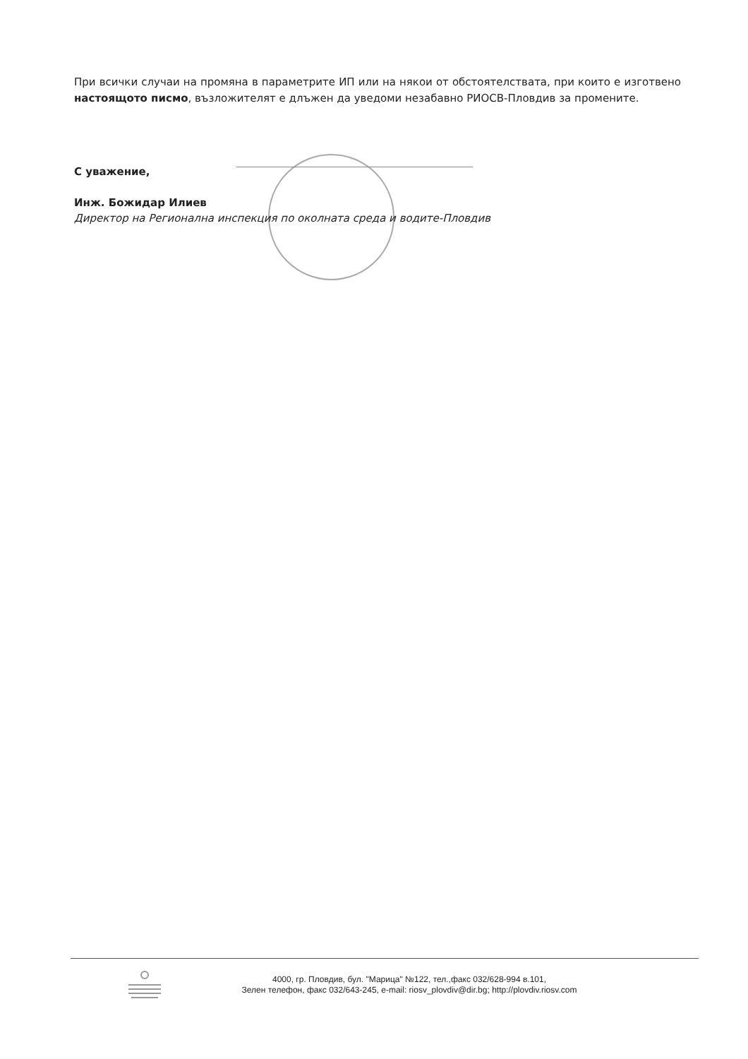При всички случаи на промяна в параметрите ИП или на някои от обстоятелствата, при които е изготвено настоящото писмо, възложителят е длъжен да уведоми незабавно РИОСВ-Пловдив за промените.
С уважение,
Инж. Божидар Илиев
Директор на Регионална инспекция по околната среда и водите-Пловдив
4000, гр. Пловдив, бул. "Марица" №122, тел.,факс 032/628-994 в.101,
Зелен телефон, факс 032/643-245, e-mail: riosv_plovdiv@dir.bg; http://plovdiv.riosv.com